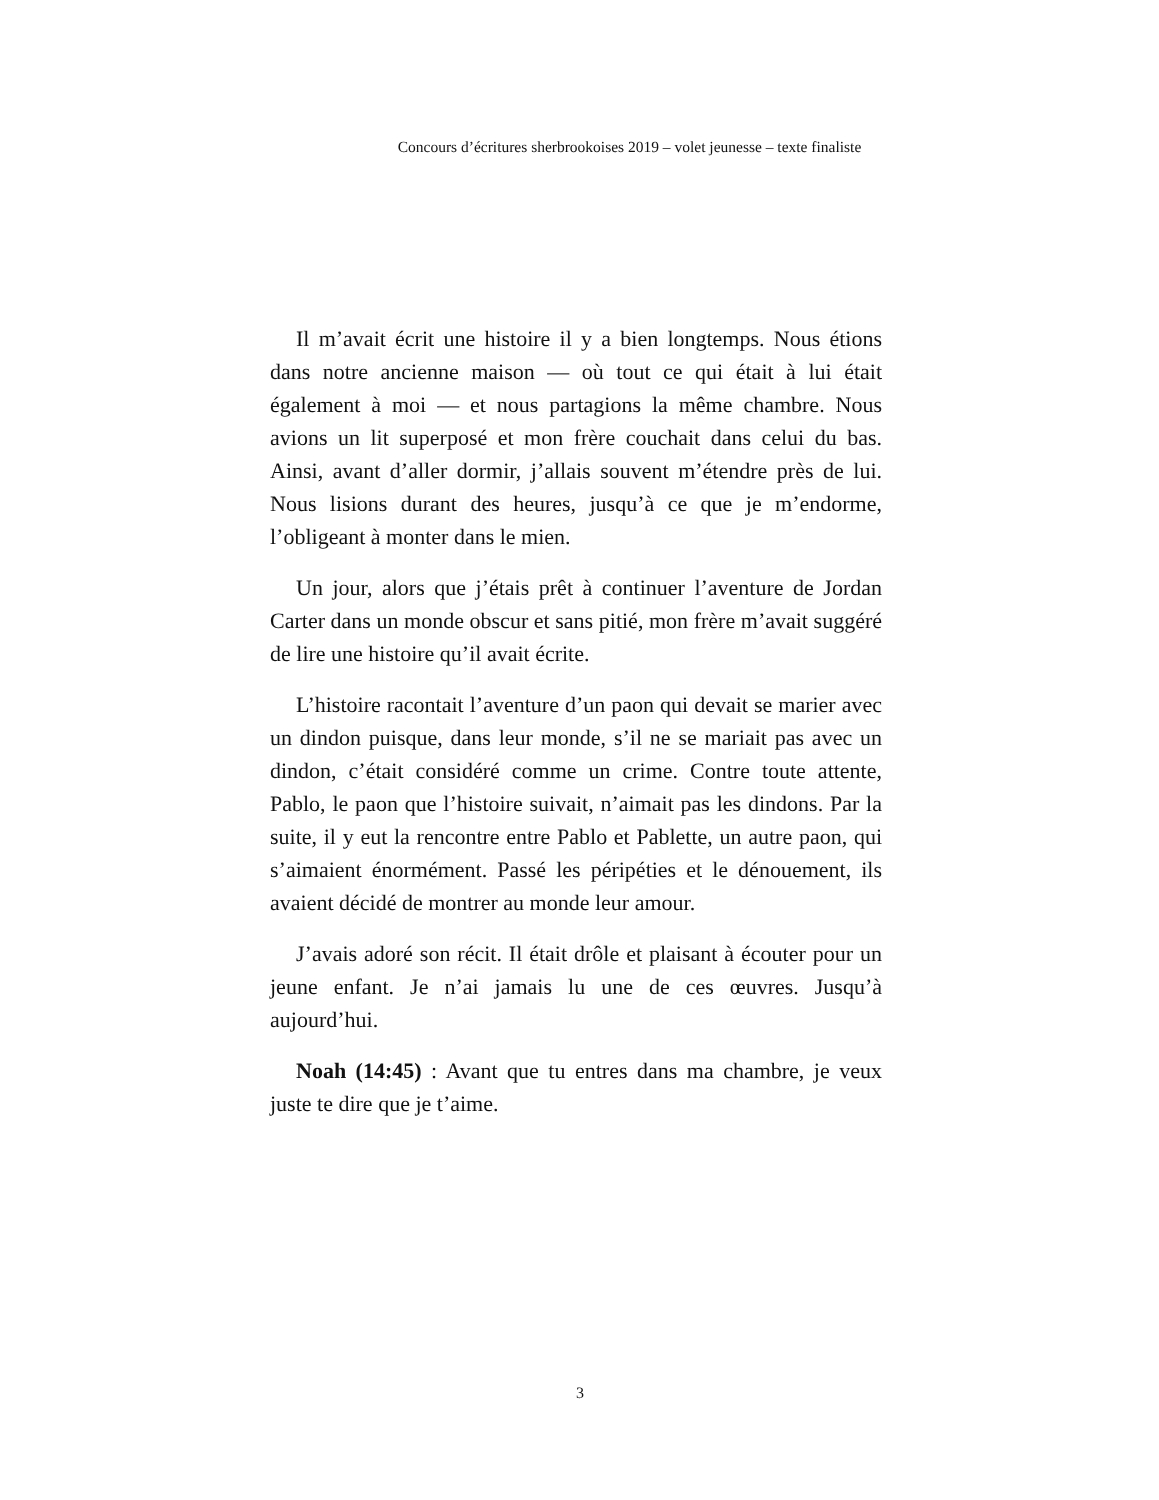Concours d’écritures sherbrookoises 2019 – volet jeunesse – texte finaliste
Il m’avait écrit une histoire il y a bien longtemps. Nous étions dans notre ancienne maison — où tout ce qui était à lui était également à moi — et nous partagions la même chambre. Nous avions un lit superposé et mon frère couchait dans celui du bas. Ainsi, avant d’aller dormir, j’allais souvent m’étendre près de lui. Nous lisions durant des heures, jusqu’à ce que je m’endorme, l’obligeant à monter dans le mien.
Un jour, alors que j’étais prêt à continuer l’aventure de Jordan Carter dans un monde obscur et sans pitié, mon frère m’avait suggéré de lire une histoire qu’il avait écrite.
L’histoire racontait l’aventure d’un paon qui devait se marier avec un dindon puisque, dans leur monde, s’il ne se mariait pas avec un dindon, c’était considéré comme un crime. Contre toute attente, Pablo, le paon que l’histoire suivait, n’aimait pas les dindons. Par la suite, il y eut la rencontre entre Pablo et Pablette, un autre paon, qui s’aimaient énormément. Passé les péripéties et le dénouement, ils avaient décidé de montrer au monde leur amour.
J’avais adoré son récit. Il était drôle et plaisant à écouter pour un jeune enfant. Je n’ai jamais lu une de ces œuvres. Jusqu’à aujourd’hui.
Noah (14:45) : Avant que tu entres dans ma chambre, je veux juste te dire que je t’aime.
3